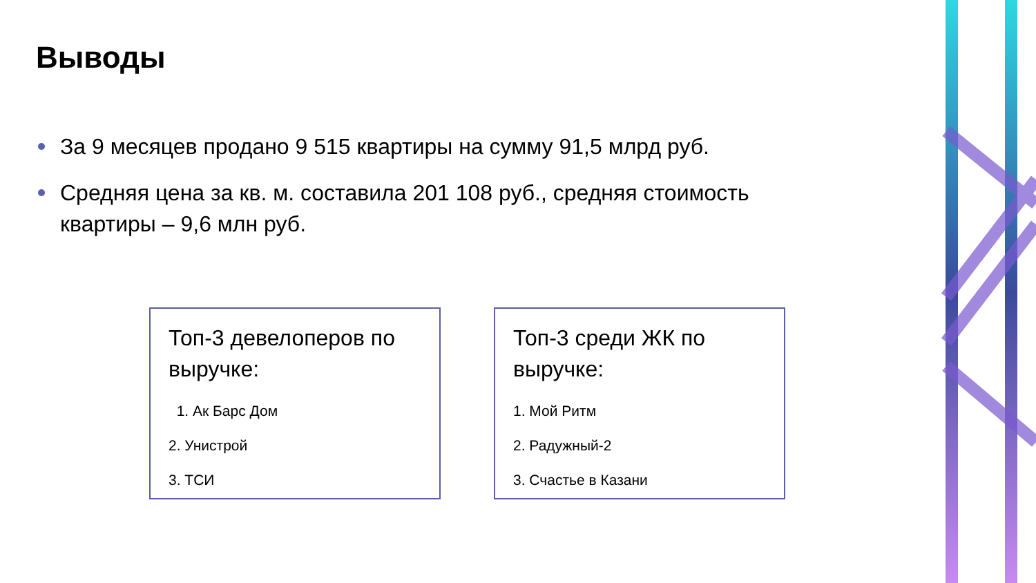Выводы
За 9 месяцев продано 9 515 квартиры на сумму 91,5 млрд руб.
Средняя цена за кв. м. составила 201 108 руб., средняя стоимость квартиры – 9,6 млн руб.
Топ-3 девелоперов по выручке:
1. Ак Барс Дом
2. Унистрой
3. ТСИ
Топ-3 среди ЖК по выручке:
1. Мой Ритм
2. Радужный-2
3. Счастье в Казани